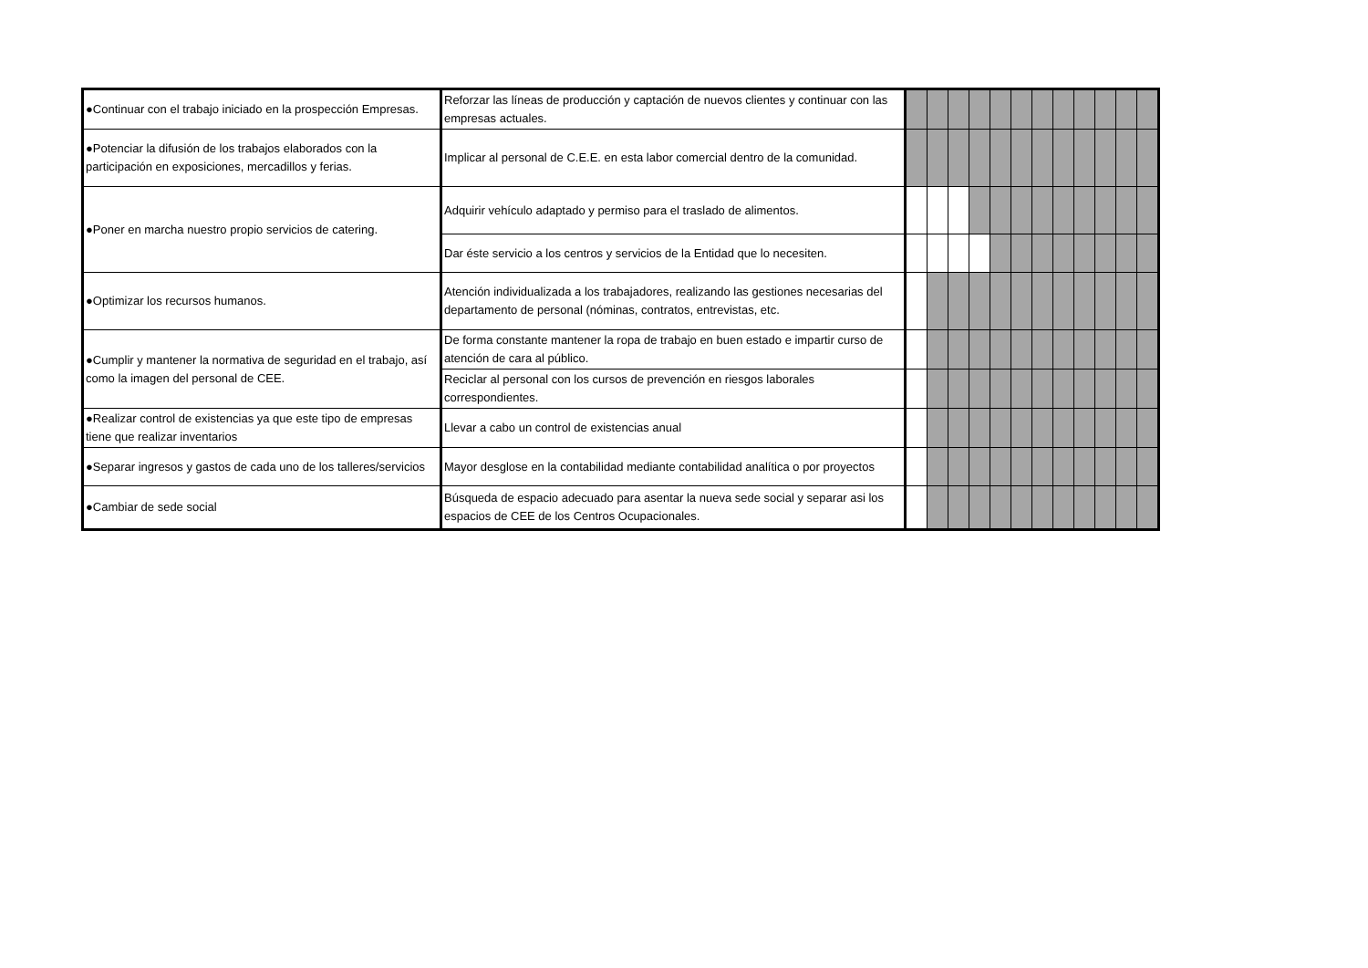| ●Continuar con el trabajo iniciado en la prospección Empresas. | Reforzar las líneas de producción y captación de nuevos clientes y continuar con las empresas actuales. | | | | | | | | | | | | |
| ●Potenciar la difusión de los trabajos elaborados con la participación en exposiciones, mercadillos y ferias. | Implicar al personal de C.E.E. en esta labor comercial dentro de la comunidad. | | | | | | | | | | | | |
| ●Poner en marcha nuestro propio servicios de catering. | Adquirir vehículo adaptado y permiso para el traslado de alimentos. | | | | | | | | | | | | |
| | Dar éste servicio a los centros y servicios de la Entidad que lo necesiten. | | | | | | | | | | | | |
| ●Optimizar los recursos humanos. | Atención individualizada a los trabajadores, realizando las gestiones necesarias del departamento de personal (nóminas, contratos, entrevistas, etc. | | | | | | | | | | | | |
| ●Cumplir y mantener la normativa de seguridad en el trabajo, así como la imagen del personal de CEE. | De forma constante mantener la ropa de trabajo en buen estado e impartir curso de atención de cara al público. | | | | | | | | | | | | |
| | Reciclar al personal con los cursos de prevención en riesgos laborales correspondientes. | | | | | | | | | | | | |
| ●Realizar control de existencias ya que este tipo de empresas tiene que realizar inventarios | Llevar a cabo un control de existencias anual | | | | | | | | | | | | |
| ●Separar ingresos y gastos de cada uno de los talleres/servicios | Mayor desglose en la contabilidad mediante contabilidad analítica o por proyectos | | | | | | | | | | | | |
| ●Cambiar de sede social | Búsqueda de espacio adecuado para asentar la nueva sede social y separar asi los espacios de CEE de los Centros Ocupacionales. | | | | | | | | | | | | |